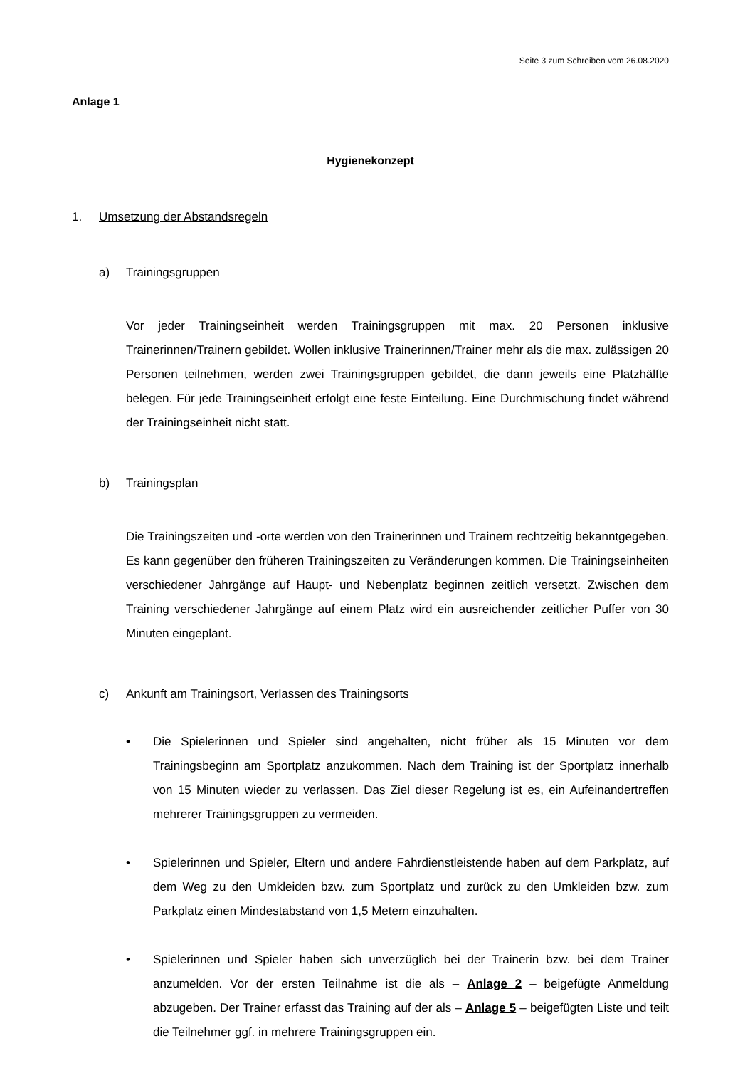Seite 3 zum Schreiben vom 26.08.2020
Anlage 1
Hygienekonzept
1. Umsetzung der Abstandsregeln
a) Trainingsgruppen
Vor jeder Trainingseinheit werden Trainingsgruppen mit max. 20 Personen inklusive Trainerinnen/Trainern gebildet. Wollen inklusive Trainerinnen/Trainer mehr als die max. zulässigen 20 Personen teilnehmen, werden zwei Trainingsgruppen gebildet, die dann jeweils eine Platzhälfte belegen. Für jede Trainingseinheit erfolgt eine feste Einteilung. Eine Durchmischung findet während der Trainingseinheit nicht statt.
b) Trainingsplan
Die Trainingszeiten und -orte werden von den Trainerinnen und Trainern rechtzeitig bekanntgegeben. Es kann gegenüber den früheren Trainingszeiten zu Veränderungen kommen. Die Trainingseinheiten verschiedener Jahrgänge auf Haupt- und Nebenplatz beginnen zeitlich versetzt. Zwischen dem Training verschiedener Jahrgänge auf einem Platz wird ein ausreichender zeitlicher Puffer von 30 Minuten eingeplant.
c) Ankunft am Trainingsort, Verlassen des Trainingsorts
• Die Spielerinnen und Spieler sind angehalten, nicht früher als 15 Minuten vor dem Trainingsbeginn am Sportplatz anzukommen. Nach dem Training ist der Sportplatz innerhalb von 15 Minuten wieder zu verlassen. Das Ziel dieser Regelung ist es, ein Aufeinandertreffen mehrerer Trainingsgruppen zu vermeiden.
• Spielerinnen und Spieler, Eltern und andere Fahrdienstleistende haben auf dem Parkplatz, auf dem Weg zu den Umkleiden bzw. zum Sportplatz und zurück zu den Umkleiden bzw. zum Parkplatz einen Mindestabstand von 1,5 Metern einzuhalten.
• Spielerinnen und Spieler haben sich unverzüglich bei der Trainerin bzw. bei dem Trainer anzumelden. Vor der ersten Teilnahme ist die als – Anlage 2 – beigefügte Anmeldung abzugeben. Der Trainer erfasst das Training auf der als – Anlage 5 – beigefügten Liste und teilt die Teilnehmer ggf. in mehrere Trainingsgruppen ein.